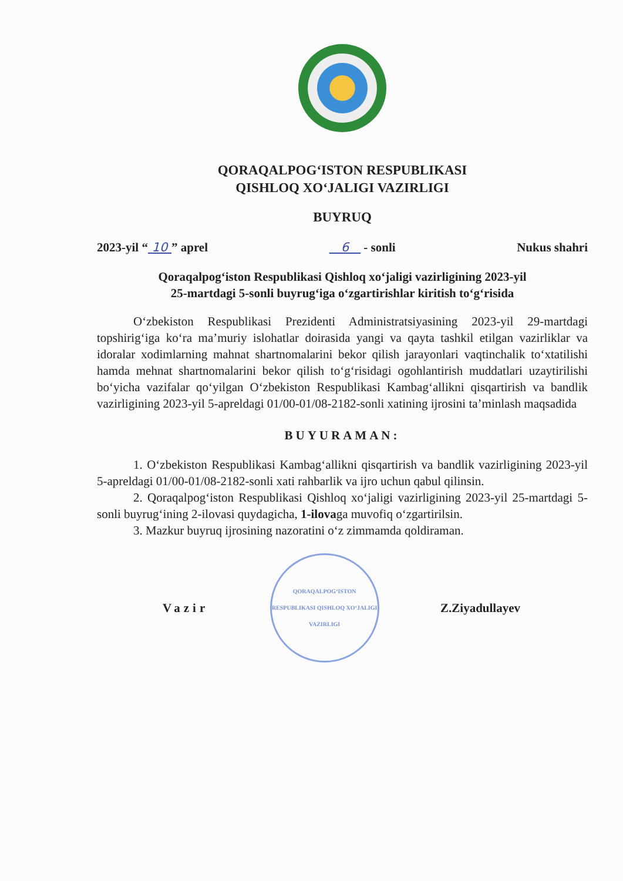QORAQALPOG‘ISTON RESPUBLIKASI
QISHLOQ XO‘JALIGI VAZIRLIGI
BUYRUQ
2023-yil “ 10 ” aprel 6 - sonli Nukus shahri
Qoraqalpog‘iston Respublikasi Qishloq xo‘jaligi vazirligining 2023-yil
25-martdagi 5-sonli buyrug‘iga o‘zgartirishlar kiritish to‘g‘risida
O‘zbekiston Respublikasi Prezidenti Administratsiyasining 2023-yil 29-martdagi topshirig‘iga ko‘ra ma’muriy islohatlar doirasida yangi va qayta tashkil etilgan vazirliklar va idoralar xodimlarning mahnat shartnomalarini bekor qilish jarayonlari vaqtinchalik to‘xtatilishi hamda mehnat shartnomalarini bekor qilish to‘g‘risidagi ogohlantirish muddatlari uzaytirilishi bo‘yicha vazifalar qo‘yilgan O‘zbekiston Respublikasi Kambag‘allikni qisqartirish va bandlik vazirligining 2023-yil 5-apreldagi 01/00-01/08-2182-sonli xatining ijrosini ta’minlash maqsadida
BUYURAMAN:
1. O‘zbekiston Respublikasi Kambag‘allikni qisqartirish va bandlik vazirligining 2023-yil 5-apreldagi 01/00-01/08-2182-sonli xati rahbarlik va ijro uchun qabul qilinsin.
2. Qoraqalpog‘iston Respublikasi Qishloq xo‘jaligi vazirligining 2023-yil 25-martdagi 5-sonli buyrug‘ining 2-ilovasi quydagicha, 1-ilovaga muvofiq o‘zgartirilsin.
3. Mazkur buyruq ijrosining nazoratini o‘z zimmamda qoldiraman.
Vazir
QORAQALPOG‘ISTON RESPUBLIKASI QISHLOQ XO‘JALIGI VAZIRLIGI
Z.Ziyadullayev